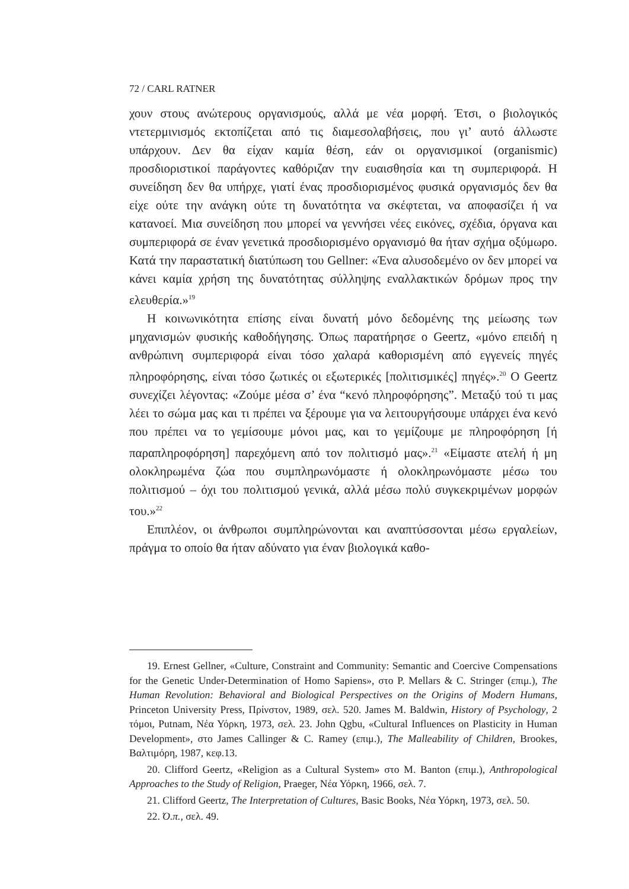72 / CARL RATNER
χουν στους ανώτερους οργανισμούς, αλλά με νέα μορφή. Έτσι, ο βιολογικός ντετερμινισμός εκτοπίζεται από τις διαμεσολαβήσεις, που γι’ αυτό άλλωστε υπάρχουν. Δεν θα είχαν καμία θέση, εάν οι οργανισμικοί (organismic) προσδιοριστικοί παράγοντες καθόριζαν την ευαισθησία και τη συμπεριφορά. Η συνείδηση δεν θα υπήρχε, γιατί ένας προσδιορισμένος φυσικά οργανισμός δεν θα είχε ούτε την ανάγκη ούτε τη δυνατότητα να σκέφτεται, να αποφασίζει ή να κατανοεί. Μια συνείδηση που μπορεί να γεννήσει νέες εικόνες, σχέδια, όργανα και συμπεριφορά σε έναν γενετικά προσδιορισμένο οργανισμό θα ήταν σχήμα οξύμωρο. Κατά την παραστατική διατύπωση του Gellner: «Ένα αλυσοδεμένο ον δεν μπορεί να κάνει καμία χρήση της δυνατότητας σύλληψης εναλλακτικών δρόμων προς την ελευθερία.»<sup>19</sup>
Η κοινωνικότητα επίσης είναι δυνατή μόνο δεδομένης της μείωσης των μηχανισμών φυσικής καθοδήγησης. Όπως παρατήρησε ο Geertz, «μόνο επειδή η ανθρώπινη συμπεριφορά είναι τόσο χαλαρά καθορισμένη από εγγενείς πηγές πληροφόρησης, είναι τόσο ζωτικές οι εξωτερικές [πολιτισμικές] πηγές».<sup>20</sup> Ο Geertz συνεχίζει λέγοντας: «Ζούμε μέσα σ’ ένα “κενό πληροφόρησης”. Μεταξύ τού τι μας λέει το σώμα μας και τι πρέπει να ξέρουμε για να λειτουργήσουμε υπάρχει ένα κενό που πρέπει να το γεμίσουμε μόνοι μας, και το γεμίζουμε με πληροφόρηση [ή παραπληροφόρηση] παρεχόμενη από τον πολιτισμό μας».<sup>21</sup> «Είμαστε ατελή ή μη ολοκληρωμένα ζώα που συμπληρωνόμαστε ή ολοκληρωνόμαστε μέσω του πολιτισμού – όχι του πολιτισμού γενικά, αλλά μέσω πολύ συγκεκριμένων μορφών του.»<sup>22</sup>
Επιπλέον, οι άνθρωποι συμπληρώνονται και αναπτύσσονται μέσω εργαλείων, πράγμα το οποίο θα ήταν αδύνατο για έναν βιολογικά καθο-
19. Ernest Gellner, «Culture, Constraint and Community: Semantic and Coercive Compensations for the Genetic Under-Determination of Homo Sapiens», στο P. Mellars & C. Stringer (επιμ.), The Human Revolution: Behavioral and Biological Perspectives on the Origins of Modern Humans, Princeton University Press, Πρίνστον, 1989, σελ. 520. James M. Baldwin, History of Psychology, 2 τόμοι, Putnam, Νέα Υόρκη, 1973, σελ. 23. John Qgbu, «Cultural Influences on Plasticity in Human Development», στο James Callinger & C. Ramey (επιμ.), The Malleability of Children, Brookes, Βαλτιμόρη, 1987, κεφ.13.
20. Clifford Geertz, «Religion as a Cultural System» στο M. Banton (επιμ.), Anthropological Approaches to the Study of Religion, Praeger, Νέα Υόρκη, 1966, σελ. 7.
21. Clifford Geertz, The Interpretation of Cultures, Basic Books, Νέα Υόρκη, 1973, σελ. 50.
22. Ό.π., σελ. 49.